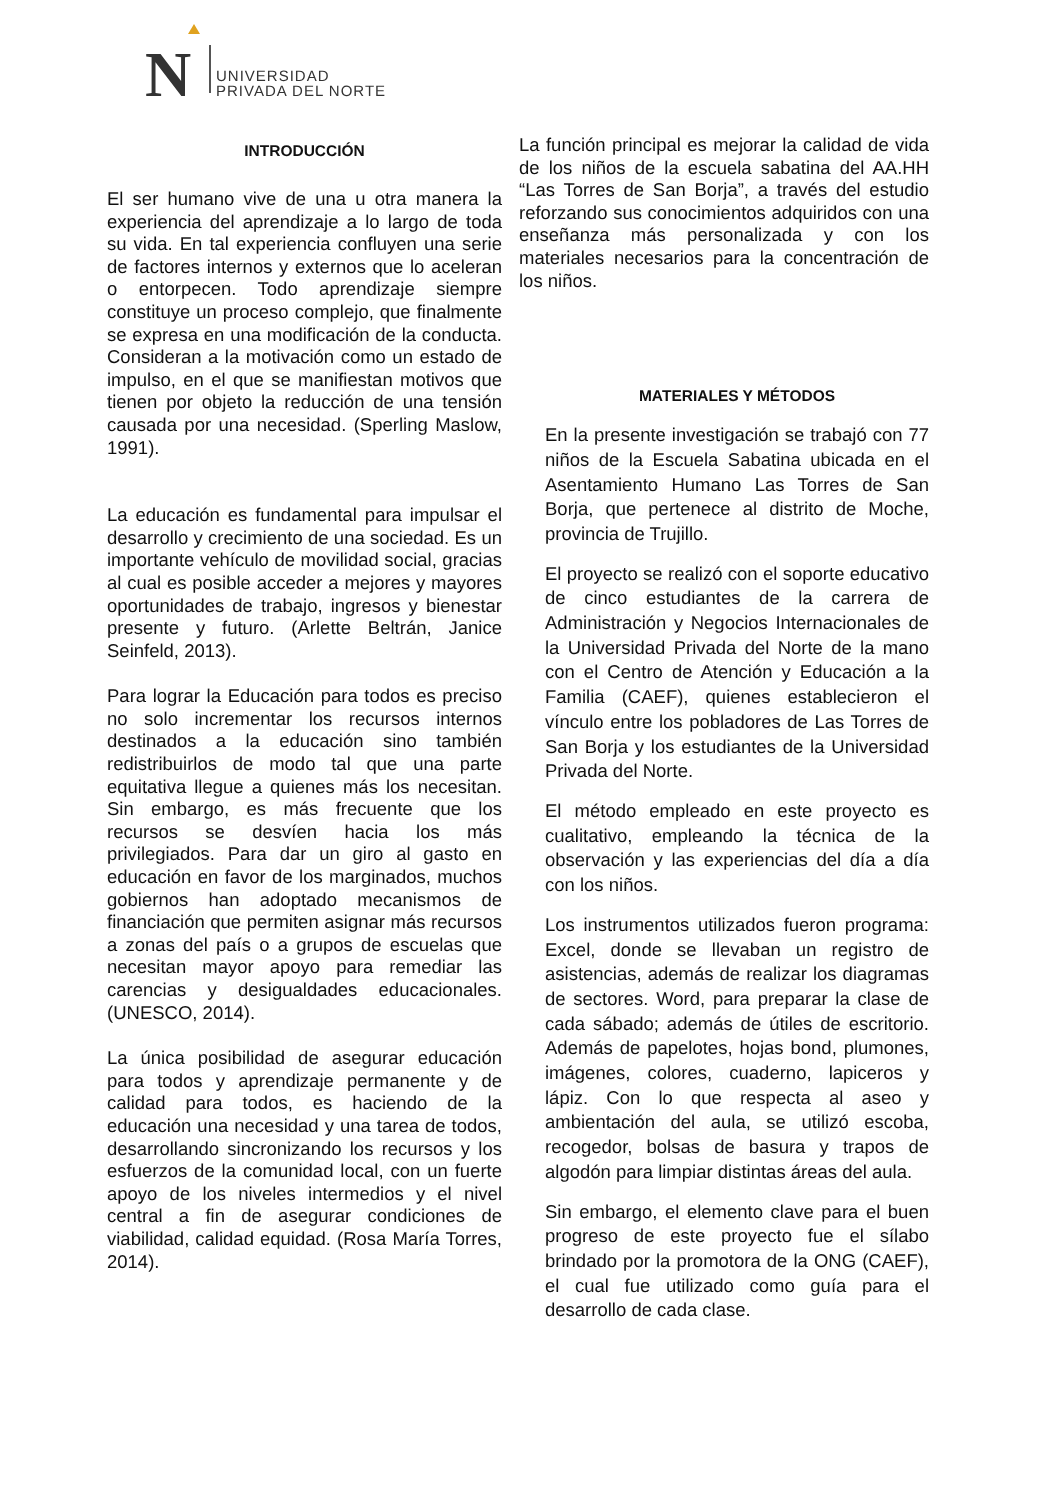N
UNIVERSIDAD
PRIVADA DEL NORTE
INTRODUCCIÓN
El ser humano vive de una u otra manera la experiencia del aprendizaje a lo largo de toda su vida. En tal experiencia confluyen una serie de factores internos y externos que lo aceleran o entorpecen. Todo aprendizaje siempre constituye un proceso complejo, que finalmente se expresa en una modificación de la conducta. Consideran a la motivación como un estado de impulso, en el que se manifiestan motivos que tienen por objeto la reducción de una tensión causada por una necesidad. (Sperling Maslow, 1991).
La educación es fundamental para impulsar el desarrollo y crecimiento de una sociedad. Es un importante vehículo de movilidad social, gracias al cual es posible acceder a mejores y mayores oportunidades de trabajo, ingresos y bienestar presente y futuro. (Arlette Beltrán, Janice Seinfeld, 2013).
Para lograr la Educación para todos es preciso no solo incrementar los recursos internos destinados a la educación sino también redistribuirlos de modo tal que una parte equitativa llegue a quienes más los necesitan. Sin embargo, es más frecuente que los recursos se desvíen hacia los más privilegiados. Para dar un giro al gasto en educación en favor de los marginados, muchos gobiernos han adoptado mecanismos de financiación que permiten asignar más recursos a zonas del país o a grupos de escuelas que necesitan mayor apoyo para remediar las carencias y desigualdades educacionales. (UNESCO, 2014).
La única posibilidad de asegurar educación para todos y aprendizaje permanente y de calidad para todos, es haciendo de la educación una necesidad y una tarea de todos, desarrollando sincronizando los recursos y los esfuerzos de la comunidad local, con un fuerte apoyo de los niveles intermedios y el nivel central a fin de asegurar condiciones de viabilidad, calidad equidad. (Rosa María Torres, 2014).
La función principal es mejorar la calidad de vida de los niños de la escuela sabatina del AA.HH “Las Torres de San Borja”, a través del estudio reforzando sus conocimientos adquiridos con una enseñanza más personalizada y con los materiales necesarios para la concentración de los niños.
MATERIALES Y MÉTODOS
En la presente investigación se trabajó con 77 niños de la Escuela Sabatina ubicada en el Asentamiento Humano Las Torres de San Borja, que pertenece al distrito de Moche, provincia de Trujillo.
El proyecto se realizó con el soporte educativo de cinco estudiantes de la carrera de Administración y Negocios Internacionales de la Universidad Privada del Norte de la mano con el Centro de Atención y Educación a la Familia (CAEF), quienes establecieron el vínculo entre los pobladores de Las Torres de San Borja y los estudiantes de la Universidad Privada del Norte.
El método empleado en este proyecto es cualitativo, empleando la técnica de la observación y las experiencias del día a día con los niños.
Los instrumentos utilizados fueron programa: Excel, donde se llevaban un registro de asistencias, además de realizar los diagramas de sectores. Word, para preparar la clase de cada sábado; además de útiles de escritorio. Además de papelotes, hojas bond, plumones, imágenes, colores, cuaderno, lapiceros y lápiz. Con lo que respecta al aseo y ambientación del aula, se utilizó escoba, recogedor, bolsas de basura y trapos de algodón para limpiar distintas áreas del aula.
Sin embargo, el elemento clave para el buen progreso de este proyecto fue el sílabo brindado por la promotora de la ONG (CAEF), el cual fue utilizado como guía para el desarrollo de cada clase.